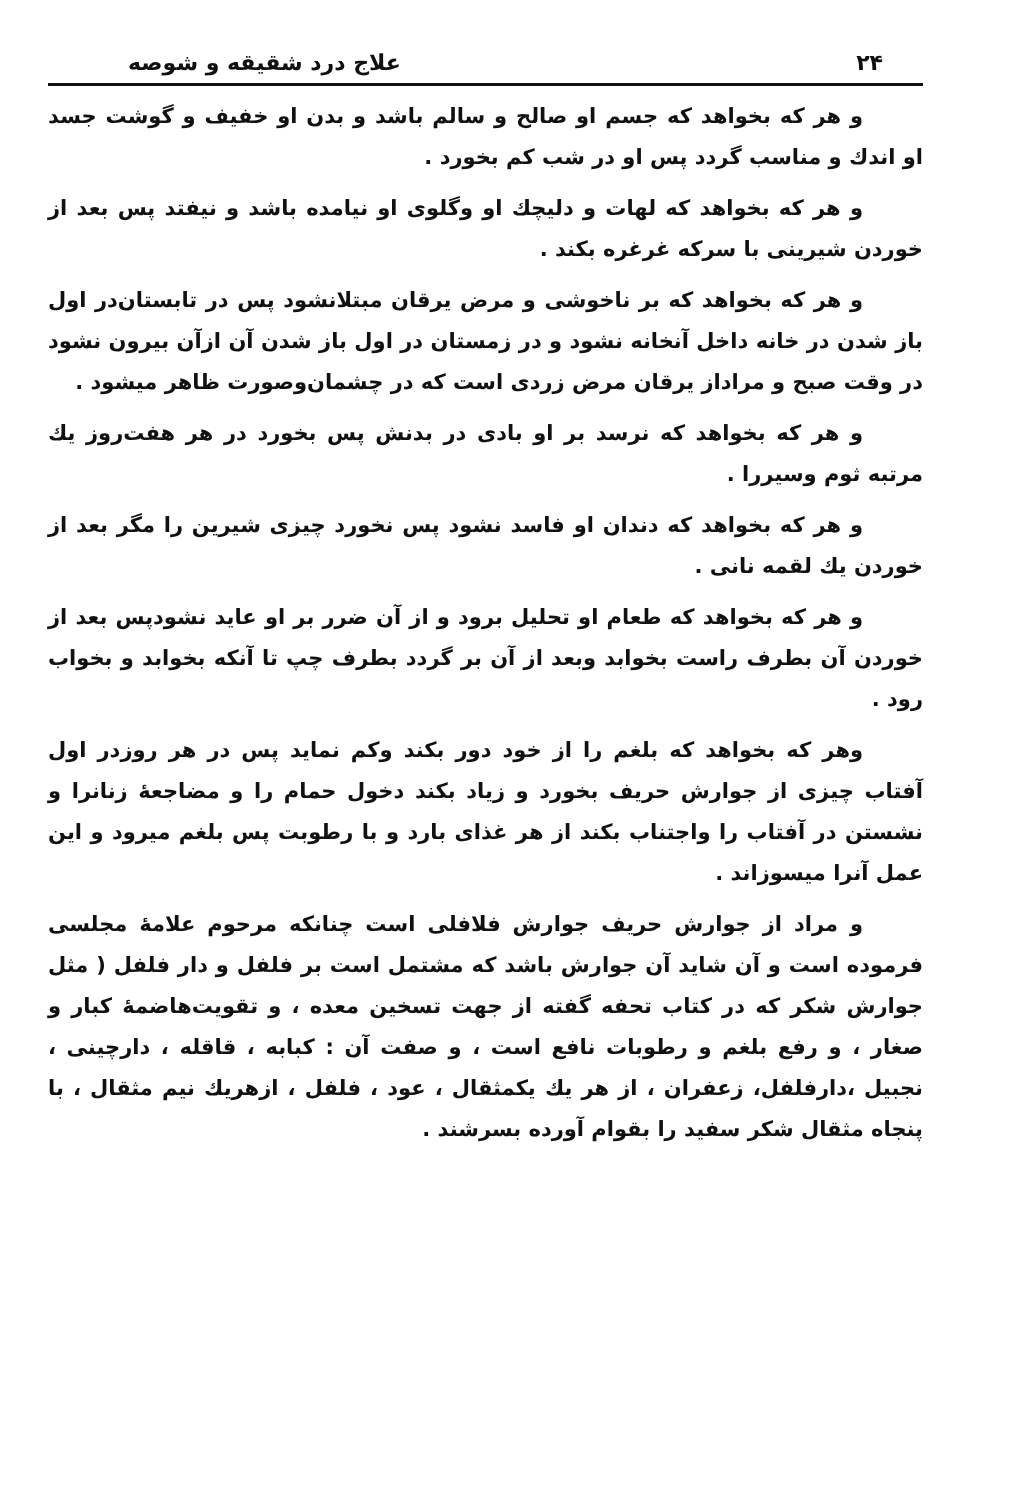۲۴ علاج درد شقیقه و شوصه
و هر که بخواهد که جسم او صالح و سالم باشد و بدن او خفیف و گوشت جسد او اندك و مناسب گردد پس او در شب کم بخورد .
و هر که بخواهد که لهات و دلیچك او وگلوی او نیامده باشد و نیفتد پس بعد از خوردن شیرینی با سرکه غرغره بکند .
و هر که بخواهد که بر ناخوشی و مرض یرقان مبتلانشود پس در تابستان‌در اول باز شدن در خانه داخل آنخانه نشود و در زمستان در اول باز شدن آن ازآن بیرون نشود در وقت صبح و مراداز یرقان مرض زردی است که در چشمان‌وصورت ظاهر میشود .
و هر که بخواهد که نرسد بر او بادی در بدنش پس بخورد در هر هفت‌روز یك مرتبه ثوم وسیررا .
و هر که بخواهد که دندان او فاسد نشود پس نخورد چیزی شیرین را مگر بعد از خوردن یك لقمه نانی .
و هر که بخواهد که طعام او تحلیل برود و از آن ضرر بر او عاید نشودپس بعد از خوردن آن بطرف راست بخوابد وبعد از آن بر گردد بطرف چپ تا آنکه بخوابد و بخواب رود .
وهر که بخواهد که بلغم را از خود دور بکند وکم نماید پس در هر روزدر اول آفتاب چیزی از جوارش حریف بخورد و زیاد بکند دخول حمام را و مضاجعهٔ زنانرا و نشستن در آفتاب را واجتناب بکند از هر غذای بارد و با رطوبت پس بلغم میرود و این عمل آنرا میسوزاند .
و مراد از جوارش حریف جوارش فلافلی است چنانکه مرحوم علامهٔ مجلسی فرموده است و آن شاید آن جوارش باشد که مشتمل است بر فلفل و دار فلفل ( مثل جوارش شکر که در کتاب تحفه گفته از جهت تسخین معده ، و تقویت‌هاضمهٔ کبار و صغار ، و رفع بلغم و رطوبات نافع است ، و صفت آن : کبابه ، قاقله ، دارچینی ، نجبیل ،دارفلفل، زعفران ، از هر یك یکمثقال ، عود ، فلفل ، ازهریك نیم مثقال ، با پنجاه مثقال شکر سفید را بقوام آورده بسرشند .